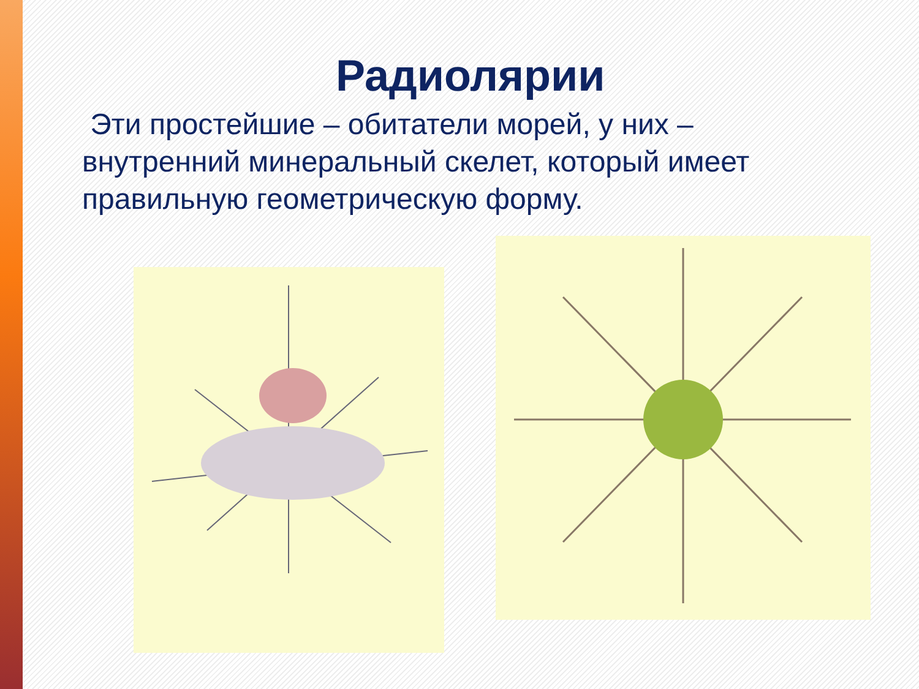Радиолярии
Эти простейшие – обитатели морей, у них – внутренний минеральный скелет, который имеет правильную геометрическую форму.